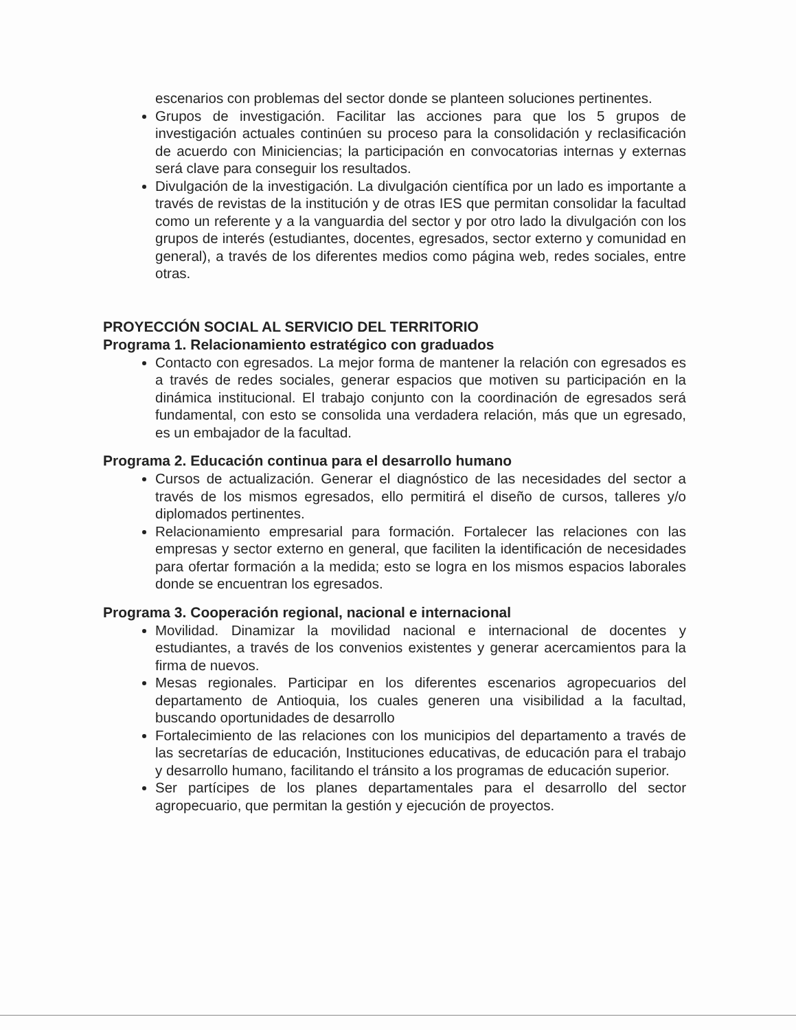escenarios con problemas del sector donde se planteen soluciones pertinentes.
Grupos de investigación. Facilitar las acciones para que los 5 grupos de investigación actuales continúen su proceso para la consolidación y reclasificación de acuerdo con Miniciencias; la participación en convocatorias internas y externas será clave para conseguir los resultados.
Divulgación de la investigación. La divulgación científica por un lado es importante a través de revistas de la institución y de otras IES que permitan consolidar la facultad como un referente y a la vanguardia del sector y por otro lado la divulgación con los grupos de interés (estudiantes, docentes, egresados, sector externo y comunidad en general), a través de los diferentes medios como página web, redes sociales, entre otras.
PROYECCIÓN SOCIAL AL SERVICIO DEL TERRITORIO
Programa 1. Relacionamiento estratégico con graduados
Contacto con egresados. La mejor forma de mantener la relación con egresados es a través de redes sociales, generar espacios que motiven su participación en la dinámica institucional. El trabajo conjunto con la coordinación de egresados será fundamental, con esto se consolida una verdadera relación, más que un egresado, es un embajador de la facultad.
Programa 2. Educación continua para el desarrollo humano
Cursos de actualización. Generar el diagnóstico de las necesidades del sector a través de los mismos egresados, ello permitirá el diseño de cursos, talleres y/o diplomados pertinentes.
Relacionamiento empresarial para formación. Fortalecer las relaciones con las empresas y sector externo en general, que faciliten la identificación de necesidades para ofertar formación a la medida; esto se logra en los mismos espacios laborales donde se encuentran los egresados.
Programa 3. Cooperación regional, nacional e internacional
Movilidad. Dinamizar la movilidad nacional e internacional de docentes y estudiantes, a través de los convenios existentes y generar acercamientos para la firma de nuevos.
Mesas regionales. Participar en los diferentes escenarios agropecuarios del departamento de Antioquia, los cuales generen una visibilidad a la facultad, buscando oportunidades de desarrollo
Fortalecimiento de las relaciones con los municipios del departamento a través de las secretarías de educación, Instituciones educativas, de educación para el trabajo y desarrollo humano, facilitando el tránsito a los programas de educación superior.
Ser partícipes de los planes departamentales para el desarrollo del sector agropecuario, que permitan la gestión y ejecución de proyectos.